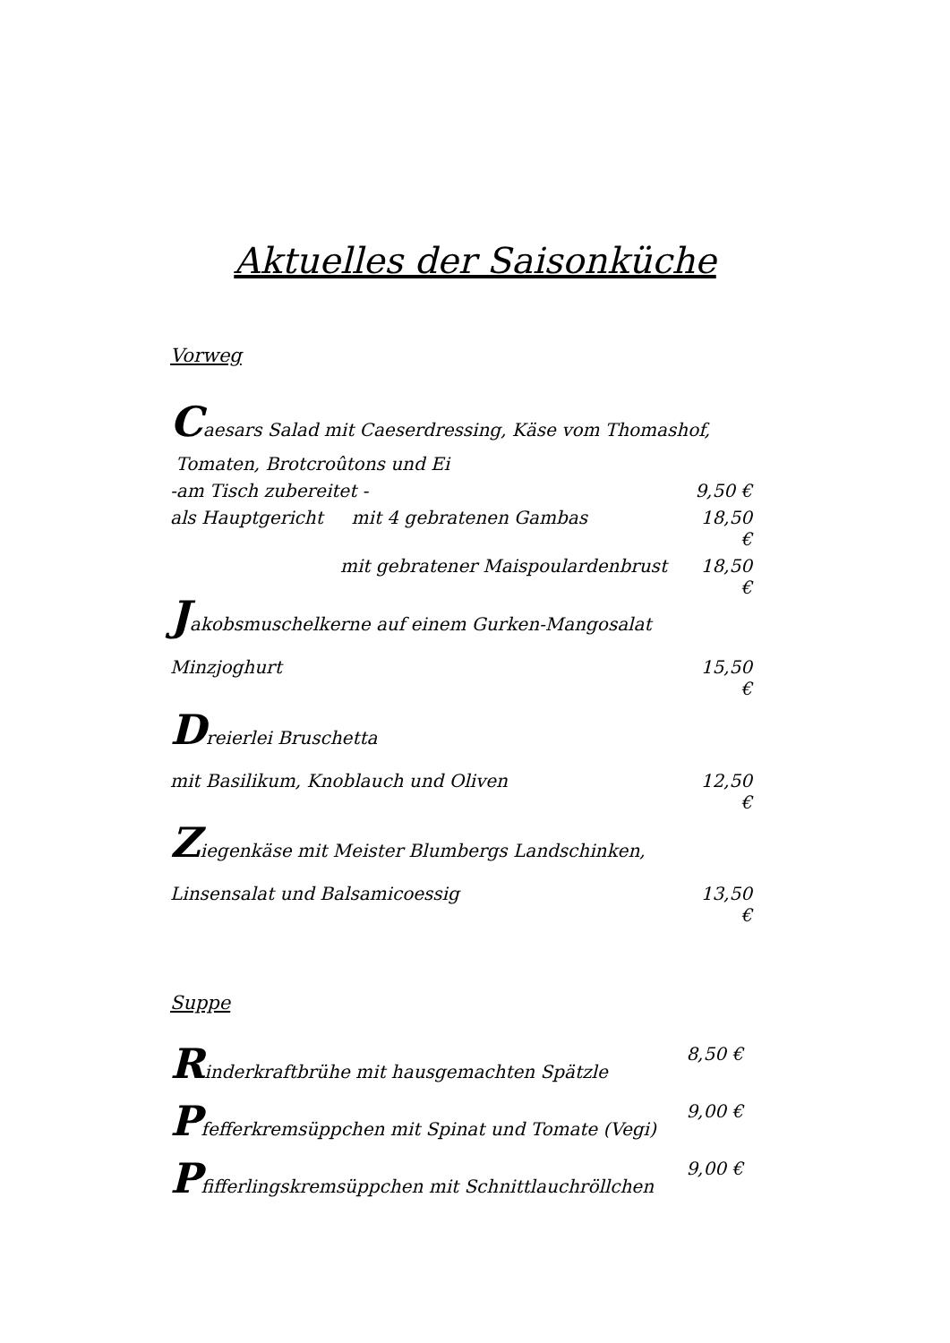Aktuelles der Saisonküche
Vorweg
Caesars Salad mit Caeserdressing, Käse vom Thomashof,
Tomaten, Brotcroûtons und Ei
-am Tisch zubereitet - 9,50 €
als Hauptgericht mit 4 gebratenen Gambas 18,50 €
mit gebratener Maispoulardenbrust 18,50 €
Jakobsmuschelkerne auf einem Gurken-Mangosalat
Minzjoghurt 15,50 €
Dreierlei Bruschetta
mit Basilikum, Knoblauch und Oliven 12,50 €
Ziegenkäse mit Meister Blumbergs Landschinken,
Linsensalat und Balsamicoessig 13,50 €
Suppe
Rinderkraftbrühe mit hausgemachten Spätzle 8,50 €
Pfefferkremsüppchen mit Spinat und Tomate (Vegi) 9,00 €
Pfifferlingskremsüppchen mit Schnittlauchröllchen 9,00 €